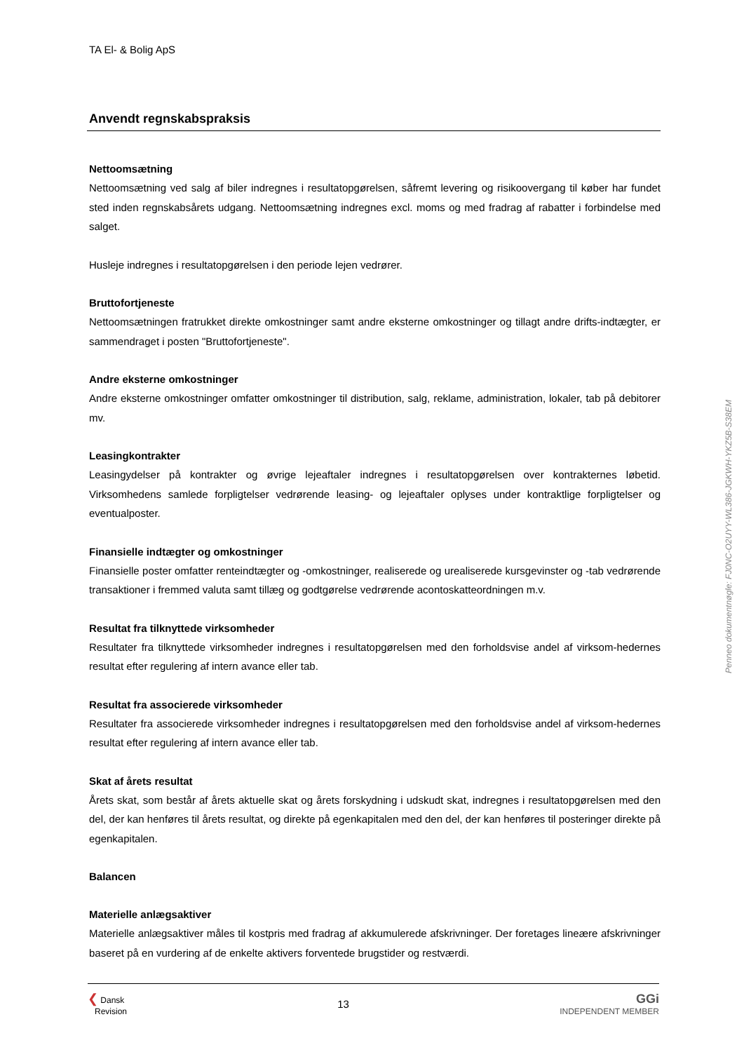TA El- & Bolig ApS
Anvendt regnskabspraksis
Nettoomsætning
Nettoomsætning ved salg af biler indregnes i resultatopgørelsen, såfremt levering og risikoovergang til køber har fundet sted inden regnskabsårets udgang. Nettoomsætning indregnes excl. moms og med fradrag af rabatter i forbindelse med salget.
Husleje indregnes i resultatopgørelsen i den periode lejen vedrører.
Bruttofortjeneste
Nettoomsætningen fratrukket direkte omkostninger samt andre eksterne omkostninger og tillagt andre drifts-indtægter, er sammendraget i posten "Bruttofortjeneste".
Andre eksterne omkostninger
Andre eksterne omkostninger omfatter omkostninger til distribution, salg, reklame, administration, lokaler, tab på debitorer mv.
Leasingkontrakter
Leasingydelser på kontrakter og øvrige lejeaftaler indregnes i resultatopgørelsen over kontrakternes løbetid. Virksomhedens samlede forpligtelser vedrørende leasing- og lejeaftaler oplyses under kontraktlige forpligtelser og eventualposter.
Finansielle indtægter og omkostninger
Finansielle poster omfatter renteindtægter og -omkostninger, realiserede og urealiserede kursgevinster og -tab vedrørende transaktioner i fremmed valuta samt tillæg og godtgørelse vedrørende acontoskatteordningen m.v.
Resultat fra tilknyttede virksomheder
Resultater fra tilknyttede virksomheder indregnes i resultatopgørelsen med den forholdsvise andel af virksom-hedernes resultat efter regulering af intern avance eller tab.
Resultat fra associerede virksomheder
Resultater fra associerede virksomheder indregnes i resultatopgørelsen med den forholdsvise andel af virksom-hedernes resultat efter regulering af intern avance eller tab.
Skat af årets resultat
Årets skat, som består af årets aktuelle skat og årets forskydning i udskudt skat, indregnes i resultatopgørelsen med den del, der kan henføres til årets resultat, og direkte på egenkapitalen med den del, der kan henføres til posteringer direkte på egenkapitalen.
Balancen
Materielle anlægsaktiver
Materielle anlægsaktiver måles til kostpris med fradrag af akkumulerede afskrivninger. Der foretages lineære afskrivninger baseret på en vurdering af de enkelte aktivers forventede brugstider og restværdi.
❮ Dansk
Revision
13
GGi
INDEPENDENT MEMBER
Penneo dokumentnøgle: FJ0NC-O2UYY-WL386-JGKWH-YKZ5B-S38EM